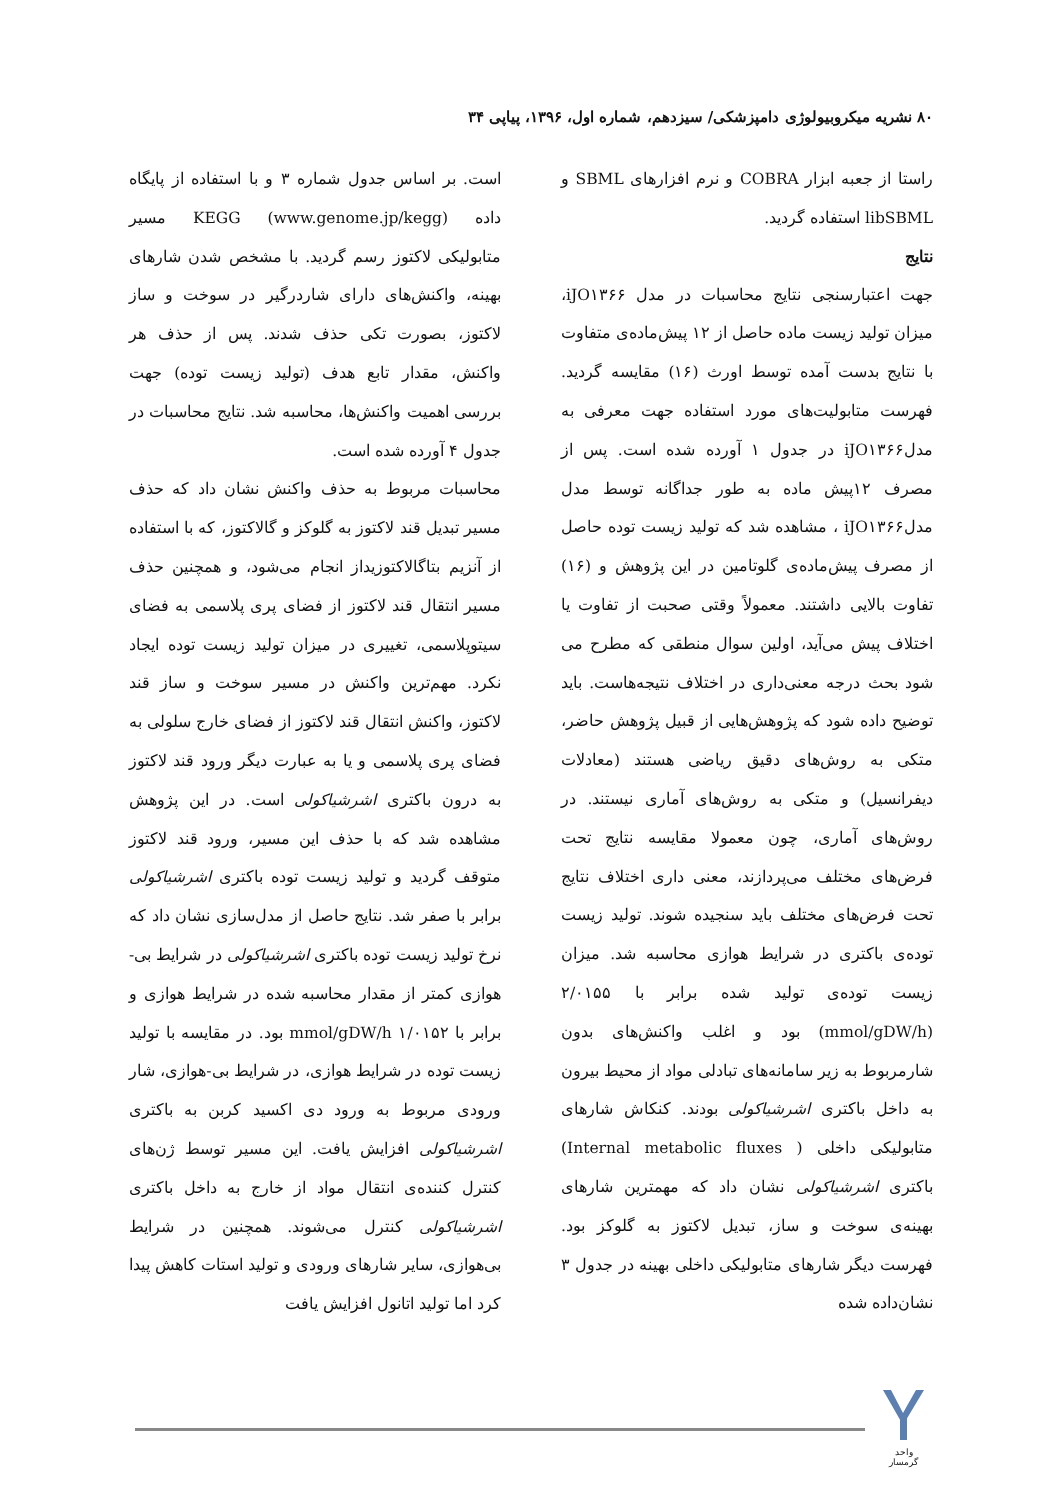۸۰ نشریه میکروبیولوژی دامپزشکی/ سیزدهم، شماره اول، ۱۳۹۶، پیاپی ۳۴
راستا از جعبه ابزار COBRA و نرم افزارهای SBML و libSBML استفاده گردید.
نتایج
جهت اعتبارسنجی نتایج محاسبات در مدل iJO۱۳۶۶، میزان تولید زیست ماده حاصل از ۱۲ پیش‌ماده‌ی متفاوت با نتایج بدست آمده توسط اورث (۱۶) مقایسه گردید. فهرست متابولیت‌های مورد استفاده جهت معرفی به مدلiJO۱۳۶۶ در جدول ۱ آورده شده است. پس از مصرف ۱۲پیش ماده به طور جداگانه توسط مدل مدلiJO۱۳۶۶ ، مشاهده شد که تولید زیست توده حاصل از مصرف پیش‌ماده‌ی گلوتامین در این پژوهش و (۱۶) تفاوت بالایی داشتند. معمولاً وقتی صحبت از تفاوت یا اختلاف پیش می‌آید، اولین سوال منطقی که مطرح می شود بحث درجه معنی‌داری در اختلاف نتیجه‌هاست. باید توضیح داده شود که پژوهش‌هایی از قبیل پژوهش حاضر، متکی به روش‌های دقیق ریاضی هستند (معادلات دیفرانسیل) و متکی به روش‌های آماری نیستند. در روش‌های آماری، چون معمولا مقایسه نتایج تحت فرض‌های مختلف می‌پردازند، معنی داری اختلاف نتایج تحت فرض‌های مختلف باید سنجیده شوند. تولید زیست توده‌ی باکتری در شرایط هوازی محاسبه شد. میزان زیست توده‌ی تولید شده برابر با ۲/۰۱۵۵ (mmol/gDW/h) بود و اغلب واکنش‌های بدون شارمربوط به زیر سامانه‌های تبادلی مواد از محیط بیرون به داخل باکتری اشرشیاکولی بودند. کنکاش شارهای متابولیکی داخلی ( Internal metabolic fluxes) باکتری اشرشیاکولی نشان داد که مهمترین شارهای بهینه‌ی سوخت و ساز، تبدیل لاکتوز به گلوکز بود. فهرست دیگر شارهای متابولیکی داخلی بهینه در جدول ۳ نشان‌داده شده
است. بر اساس جدول شماره ۳ و با استفاده از پایگاه داده KEGG (www.genome.jp/kegg) مسیر متابولیکی لاکتوز رسم گردید. با مشخص شدن شارهای بهینه، واکنش‌های دارای شاردرگیر در سوخت و ساز لاکتوز، بصورت تکی حذف شدند. پس از حذف هر واکنش، مقدار تابع هدف (تولید زیست توده) جهت بررسی اهمیت واکنش‌ها، محاسبه شد. نتایج محاسبات در جدول ۴ آورده شده است.
محاسبات مربوط به حذف واکنش نشان داد که حذف مسیر تبدیل قند لاکتوز به گلوکز و گالاکتوز، که با استفاده از آنزیم بتاگالاکتوزیداز انجام می‌شود، و همچنین حذف مسیر انتقال قند لاکتوز از فضای پری پلاسمی به فضای سیتوپلاسمی، تغییری در میزان تولید زیست توده ایجاد نکرد. مهم‌ترین واکنش در مسیر سوخت و ساز قند لاکتوز، واکنش انتقال قند لاکتوز از فضای خارج سلولی به فضای پری پلاسمی و یا به عبارت دیگر ورود قند لاکتوز به درون باکتری اشرشیاکولی است. در این پژوهش مشاهده شد که با حذف این مسیر، ورود قند لاکتوز متوقف گردید و تولید زیست توده باکتری اشرشیاکولی برابر با صفر شد. نتایج حاصل از مدل‌سازی نشان داد که نرخ تولید زیست توده باکتری اشرشیاکولی در شرایط بی-هوازی کمتر از مقدار محاسبه شده در شرایط هوازی و برابر با ۱/۰۱۵۲ mmol/gDW/h بود. در مقایسه با تولید زیست توده در شرایط هوازی، در شرایط بی-هوازی، شار ورودی مربوط به ورود دی اکسید کربن به باکتری اشرشیاکولی افزایش یافت. این مسیر توسط ژن‌های کنترل کننده‌ی انتقال مواد از خارج به داخل باکتری اشرشیاکولی کنترل می‌شوند. همچنین در شرایط بی‌هوازی، سایر شارهای ورودی و تولید استات کاهش پیدا کرد اما تولید اتانول افزایش یافت
واحد گرمسار